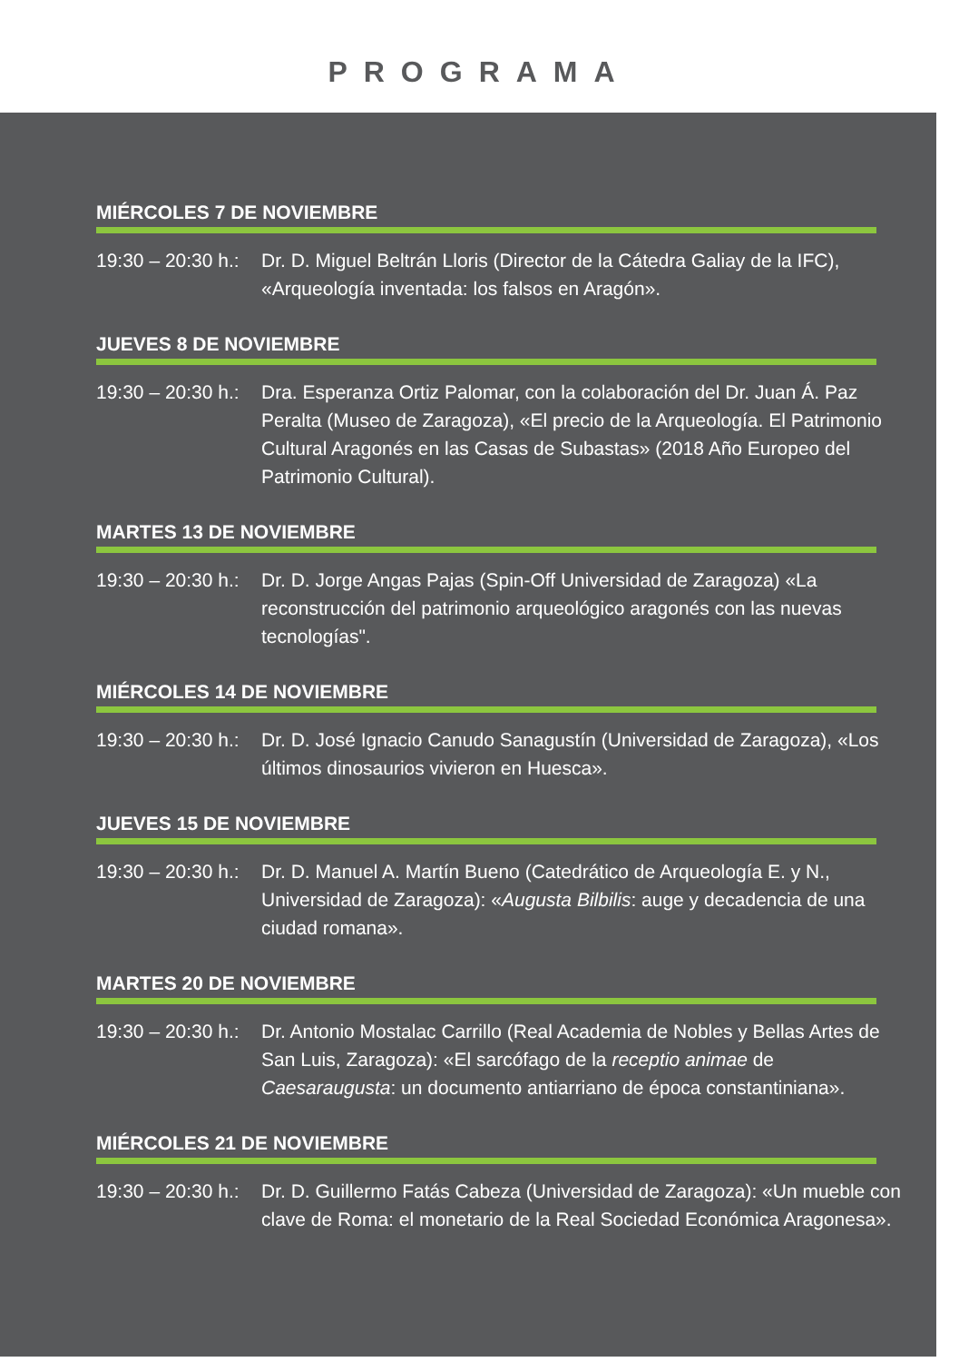PROGRAMA
MIÉRCOLES 7 DE NOVIEMBRE
19:30 – 20:30 h.:
Dr. D. Miguel Beltrán Lloris (Director de la Cátedra Galiay de la IFC), «Arqueología inventada: los falsos en Aragón».
JUEVES 8 DE NOVIEMBRE
19:30 – 20:30 h.:
Dra. Esperanza Ortiz Palomar, con la colaboración del Dr. Juan Á. Paz Peralta (Museo de Zaragoza), «El precio de la Arqueología. El Patrimonio Cultural Aragonés en las Casas de Subastas» (2018 Año Europeo del Patrimonio Cultural).
MARTES 13 DE NOVIEMBRE
19:30 – 20:30 h.:
Dr. D. Jorge Angas Pajas (Spin-Off Universidad de Zaragoza) «La reconstrucción del patrimonio arqueológico aragonés con las nuevas tecnologías".
MIÉRCOLES 14 DE NOVIEMBRE
19:30 – 20:30 h.:
Dr. D. José Ignacio Canudo Sanagustín (Universidad de Zaragoza), «Los últimos dinosaurios vivieron en Huesca».
JUEVES 15 DE NOVIEMBRE
19:30 – 20:30 h.:
Dr. D. Manuel A. Martín Bueno (Catedrático de Arqueología E. y N., Universidad de Zaragoza): «Augusta Bilbilis: auge y decadencia de una ciudad romana».
MARTES 20 DE NOVIEMBRE
19:30 – 20:30 h.:
Dr. Antonio Mostalac Carrillo (Real Academia de Nobles y Bellas Artes de San Luis, Zaragoza): «El sarcófago de la receptio animae de Caesaraugusta: un documento antiarriano de época constantiniana».
MIÉRCOLES 21 DE NOVIEMBRE
19:30 – 20:30 h.:
Dr. D. Guillermo Fatás Cabeza (Universidad de Zaragoza): «Un mueble con clave de Roma: el monetario de la Real Sociedad Económica Aragonesa».